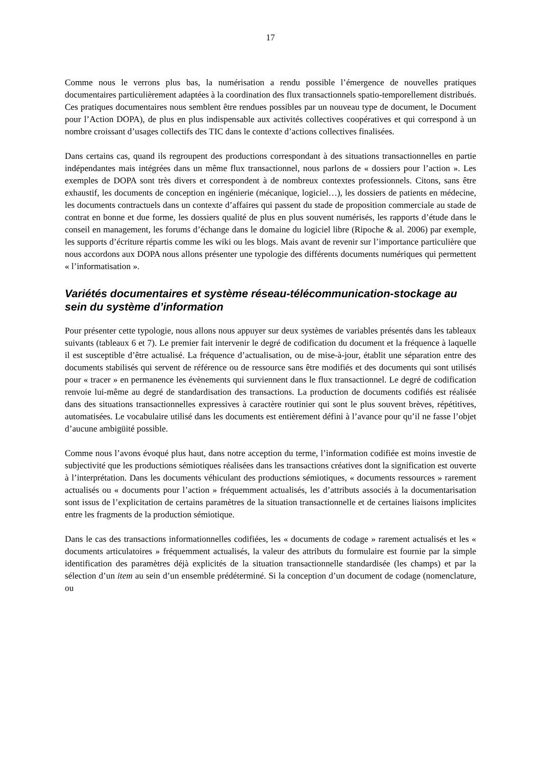17
Comme nous le verrons plus bas, la numérisation a rendu possible l’émergence de nouvelles pratiques documentaires particulièrement adaptées à la coordination des flux transactionnels spatio-temporellement distribués. Ces pratiques documentaires nous semblent être rendues possibles par un nouveau type de document, le Document pour l’Action DOPA), de plus en plus indispensable aux activités collectives coopératives et qui correspond à un nombre croissant d’usages collectifs des TIC dans le contexte d’actions collectives finalisées.
Dans certains cas, quand ils regroupent des productions correspondant à des situations transactionnelles en partie indépendantes mais intégrées dans un même flux transactionnel, nous parlons de « dossiers pour l’action ». Les exemples de DOPA sont très divers et correspondent à de nombreux contextes professionnels. Citons, sans être exhaustif, les documents de conception en ingénierie (mécanique, logiciel…), les dossiers de patients en médecine, les documents contractuels dans un contexte d’affaires qui passent du stade de proposition commerciale au stade de contrat en bonne et due forme, les dossiers qualité de plus en plus souvent numérisés, les rapports d’étude dans le conseil en management, les forums d’échange dans le domaine du logiciel libre (Ripoche & al. 2006) par exemple, les supports d’écriture répartis comme les wiki ou les blogs. Mais avant de revenir sur l’importance particulière que nous accordons aux DOPA nous allons présenter une typologie des différents documents numériques qui permettent « l’informatisation ».
Variétés documentaires et système réseau-télécommunication-stockage au sein du système d’information
Pour présenter cette typologie, nous allons nous appuyer sur deux systèmes de variables présentés dans les tableaux suivants (tableaux 6 et 7). Le premier fait intervenir le degré de codification du document et la fréquence à laquelle il est susceptible d’être actualisé. La fréquence d’actualisation, ou de mise-à-jour, établit une séparation entre des documents stabilisés qui servent de référence ou de ressource sans être modifiés et des documents qui sont utilisés pour « tracer » en permanence les évènements qui surviennent dans le flux transactionnel. Le degré de codification renvoie lui-même au degré de standardisation des transactions. La production de documents codifiés est réalisée dans des situations transactionnelles expressives à caractère routinier qui sont le plus souvent brèves, répétitives, automatisées. Le vocabulaire utilisé dans les documents est entièrement défini à l’avance pour qu’il ne fasse l’objet d’aucune ambigüité possible.
Comme nous l’avons évoqué plus haut, dans notre acception du terme, l’information codifiée est moins investie de subjectivité que les productions sémiotiques réalisées dans les transactions créatives dont la signification est ouverte à l’interprétation. Dans les documents véhiculant des productions sémiotiques, « documents ressources » rarement actualisés ou « documents pour l’action » fréquemment actualisés, les d’attributs associés à la documentarisation sont issus de l’explicitation de certains paramètres de la situation transactionnelle et de certaines liaisons implicites entre les fragments de la production sémiotique.
Dans le cas des transactions informationnelles codifiées, les « documents de codage » rarement actualisés et les « documents articulatoires » fréquemment actualisés, la valeur des attributs du formulaire est fournie par la simple identification des paramètres déjà explicités de la situation transactionnelle standardisée (les champs) et par la sélection d’un item au sein d’un ensemble prédéterminé. Si la conception d’un document de codage (nomenclature, ou